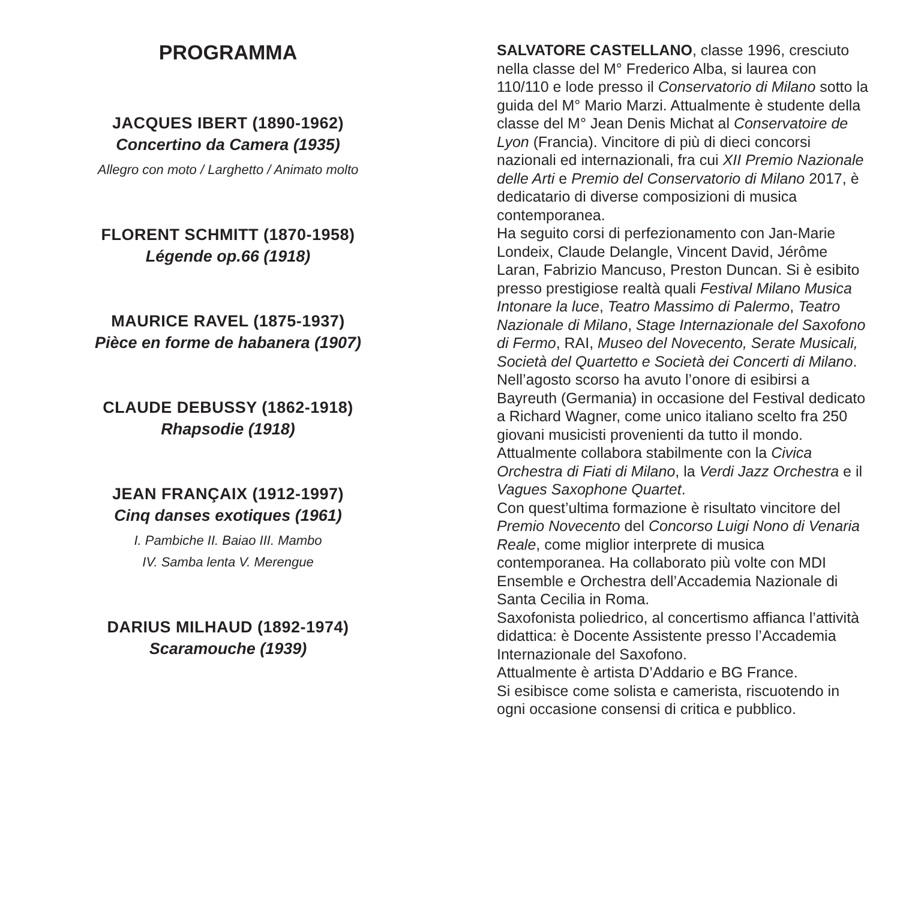PROGRAMMA
JACQUES IBERT (1890-1962)
Concertino da Camera (1935)
Allegro con moto / Larghetto / Animato molto
FLORENT SCHMITT (1870-1958)
Légende op.66 (1918)
MAURICE RAVEL (1875-1937)
Pièce en forme de habanera (1907)
CLAUDE DEBUSSY (1862-1918)
Rhapsodie (1918)
JEAN FRANÇAIX (1912-1997)
Cinq danses exotiques (1961)
I. Pambiche II. Baiao III. Mambo
IV. Samba lenta V. Merengue
DARIUS MILHAUD (1892-1974)
Scaramouche (1939)
SALVATORE CASTELLANO, classe 1996, cresciuto nella classe del M° Frederico Alba, si laurea con 110/110 e lode presso il Conservatorio di Milano sotto la guida del M° Mario Marzi. Attualmente è studente della classe del M° Jean Denis Michat al Conservatoire de Lyon (Francia). Vincitore di più di dieci concorsi nazionali ed internazionali, fra cui XII Premio Nazionale delle Arti e Premio del Conservatorio di Milano 2017, è dedicatario di diverse composizioni di musica contemporanea.
Ha seguito corsi di perfezionamento con Jan-Marie Londeix, Claude Delangle, Vincent David, Jérôme Laran, Fabrizio Mancuso, Preston Duncan. Si è esibito presso prestigiose realtà quali Festival Milano Musica Intonare la luce, Teatro Massimo di Palermo, Teatro Nazionale di Milano, Stage Internazionale del Saxofono di Fermo, RAI, Museo del Novecento, Serate Musicali, Società del Quartetto e Società dei Concerti di Milano.
Nell’agosto scorso ha avuto l’onore di esibirsi a Bayreuth (Germania) in occasione del Festival dedicato a Richard Wagner, come unico italiano scelto fra 250 giovani musicisti provenienti da tutto il mondo.
Attualmente collabora stabilmente con la Civica Orchestra di Fiati di Milano, la Verdi Jazz Orchestra e il Vagues Saxophone Quartet.
Con quest’ultima formazione è risultato vincitore del Premio Novecento del Concorso Luigi Nono di Venaria Reale, come miglior interprete di musica contemporanea. Ha collaborato più volte con MDI Ensemble e Orchestra dell’Accademia Nazionale di Santa Cecilia in Roma.
Saxofonista poliedrico, al concertismo affianca l’attività didattica: è Docente Assistente presso l’Accademia Internazionale del Saxofono.
Attualmente è artista D’Addario e BG France.
Si esibisce come solista e camerista, riscuotendo in ogni occasione consensi di critica e pubblico.